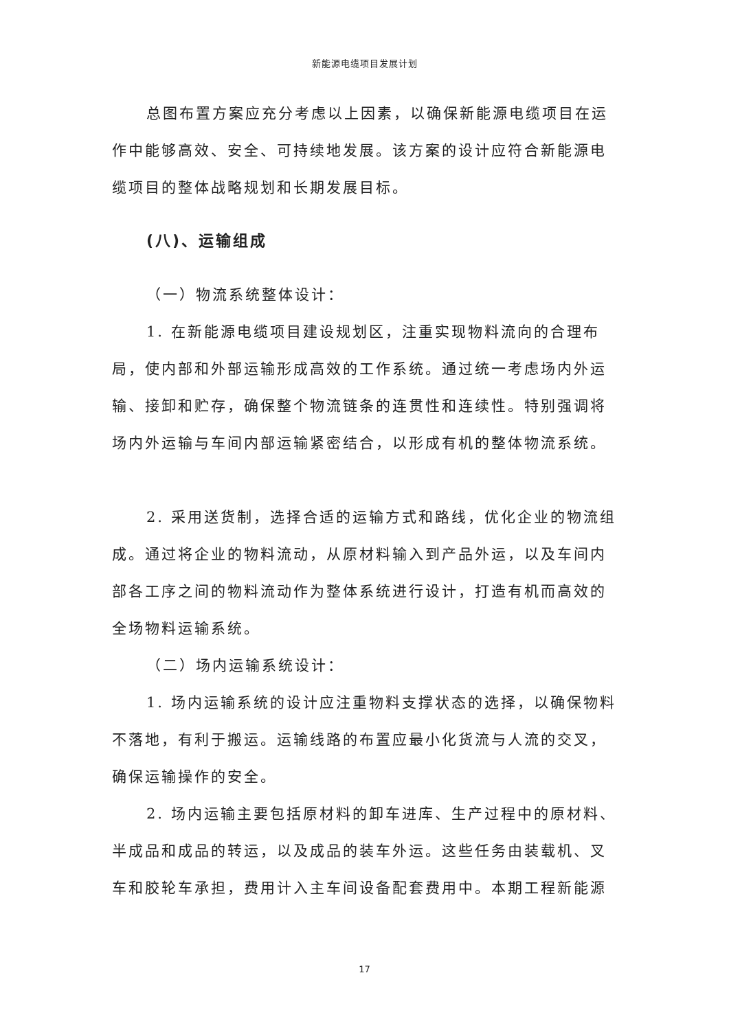新能源电缆项目发展计划
总图布置方案应充分考虑以上因素，以确保新能源电缆项目在运作中能够高效、安全、可持续地发展。该方案的设计应符合新能源电缆项目的整体战略规划和长期发展目标。
(八)、运输组成
（一）物流系统整体设计：
1. 在新能源电缆项目建设规划区，注重实现物料流向的合理布局，使内部和外部运输形成高效的工作系统。通过统一考虑场内外运输、接卸和贮存，确保整个物流链条的连贯性和连续性。特别强调将场内外运输与车间内部运输紧密结合，以形成有机的整体物流系统。
2. 采用送货制，选择合适的运输方式和路线，优化企业的物流组成。通过将企业的物料流动，从原材料输入到产品外运，以及车间内部各工序之间的物料流动作为整体系统进行设计，打造有机而高效的全场物料运输系统。
（二）场内运输系统设计：
1. 场内运输系统的设计应注重物料支撑状态的选择，以确保物料不落地，有利于搬运。运输线路的布置应最小化货流与人流的交叉，确保运输操作的安全。
2. 场内运输主要包括原材料的卸车进库、生产过程中的原材料、半成品和成品的转运，以及成品的装车外运。这些任务由装载机、叉车和胶轮车承担，费用计入主车间设备配套费用中。本期工程新能源
17